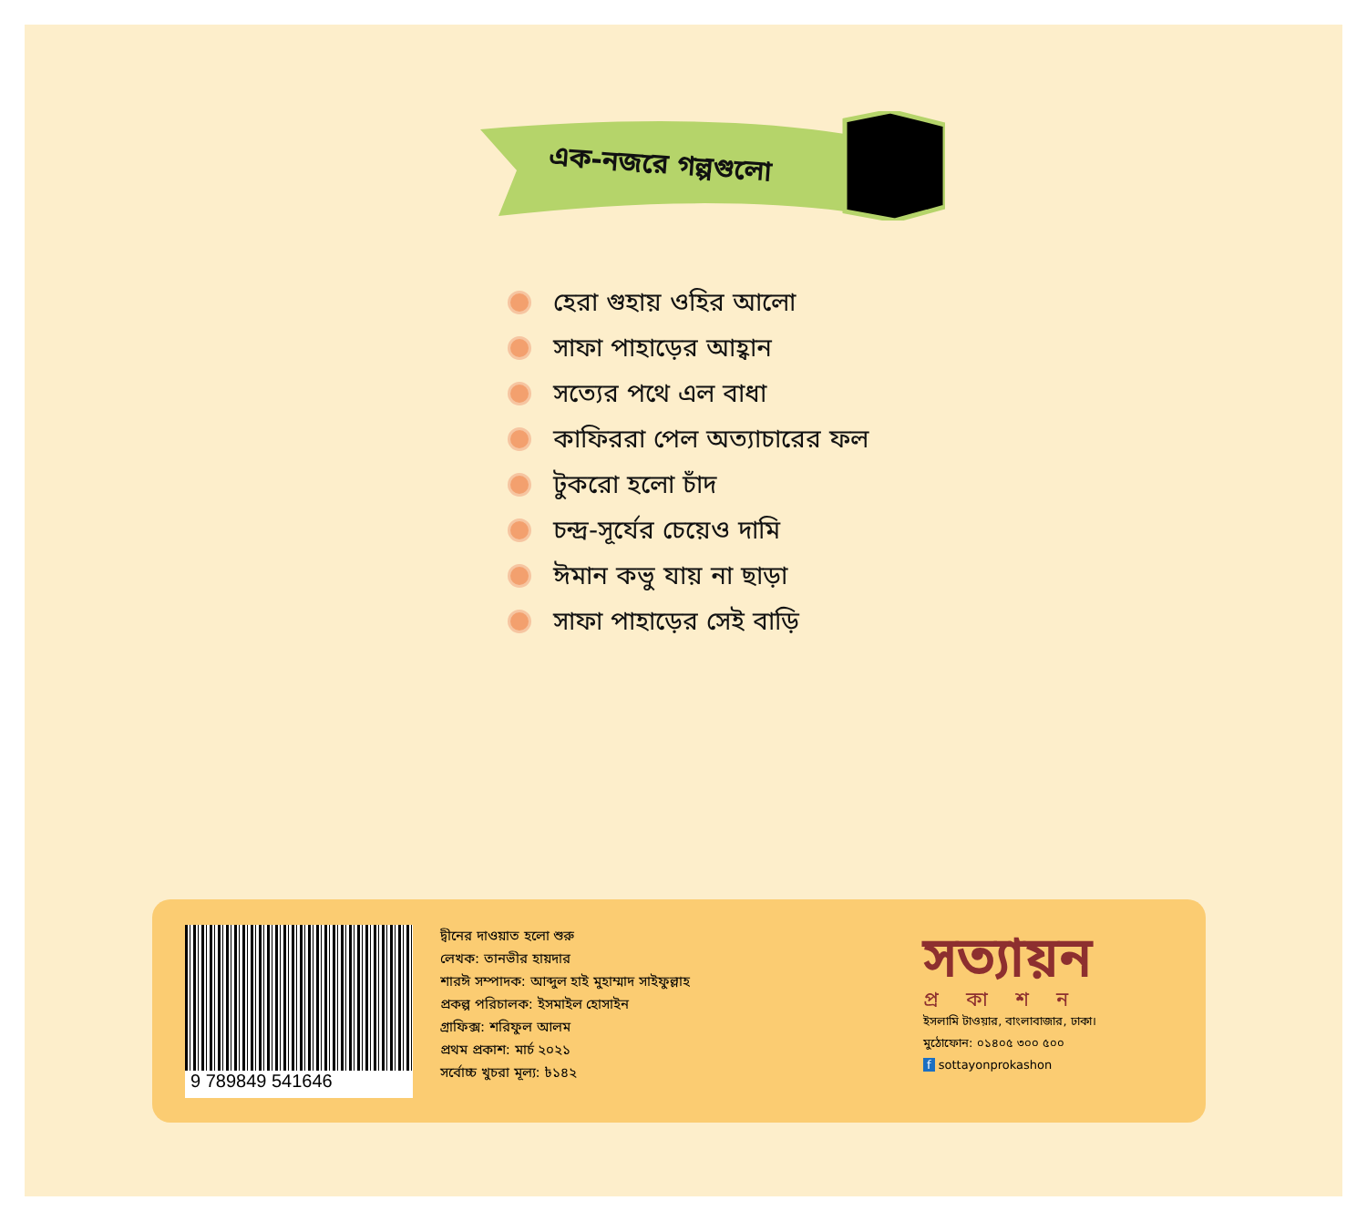এক-নজরে গল্পগুলো
হেরা গুহায় ওহির আলো
সাফা পাহাড়ের আহ্বান
সত্যের পথে এল বাধা
কাফিররা পেল অত্যাচারের ফল
টুকরো হলো চাঁদ
চন্দ্র-সূর্যের চেয়েও দামি
ঈমান কভু যায় না ছাড়া
সাফা পাহাড়ের সেই বাড়ি
9 789849 541646
দ্বীনের দাওয়াত হলো শুরু
লেখক: তানভীর হায়দার
শারঈ সম্পাদক: আব্দুল হাই মুহাম্মাদ সাইফুল্লাহ
প্রকল্প পরিচালক: ইসমাইল হোসাইন
গ্রাফিক্স: শরিফুল আলম
প্রথম প্রকাশ: মার্চ ২০২১
সর্বোচ্চ খুচরা মূল্য: ৳১৪২
সত্যায়ন
প্রকাশন
ইসলামি টাওয়ার, বাংলাবাজার, ঢাকা।
মুঠোফোন: ০১৪০৫ ৩০০ ৫০০
f sottayonprokashon